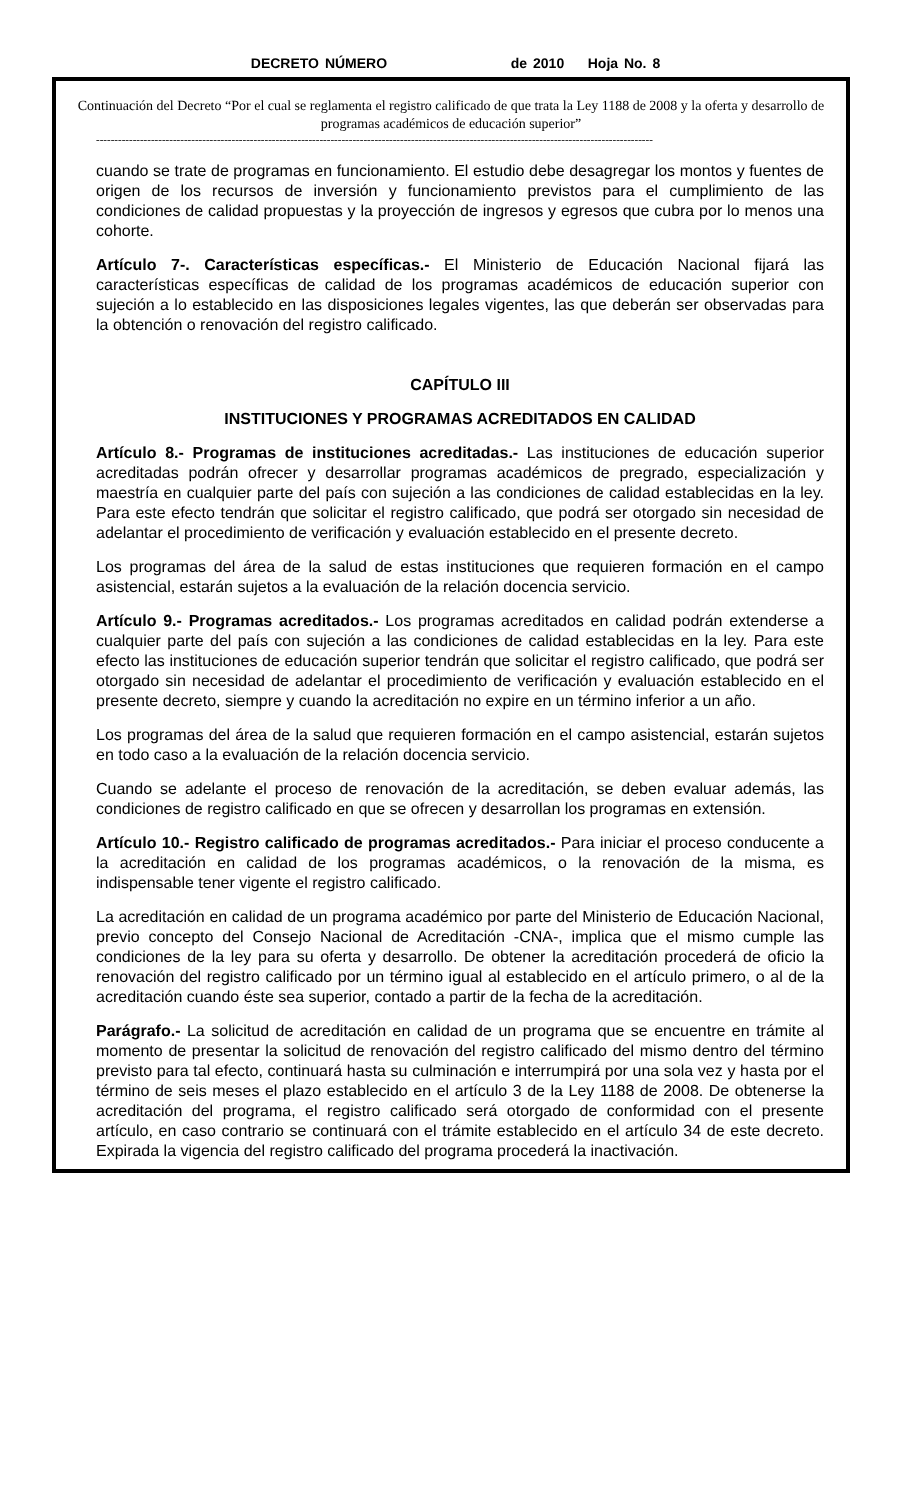DECRETO NÚMERO de 2010 Hoja No. 8
Continuación del Decreto “Por el cual se reglamenta el registro calificado de que trata la Ley 1188 de 2008 y la oferta y desarrollo de programas académicos de educación superior”
--------------------------------------------------------------------------------------------------------------------------------------------------------
cuando se trate de programas en funcionamiento. El estudio debe desagregar los montos y fuentes de origen de los recursos de inversión y funcionamiento previstos para el cumplimiento de las condiciones de calidad propuestas y la proyección de ingresos y egresos que cubra por lo menos una cohorte.
Artículo 7-. Características específicas.- El Ministerio de Educación Nacional fijará las características específicas de calidad de los programas académicos de educación superior con sujeción a lo establecido en las disposiciones legales vigentes, las que deberán ser observadas para la obtención o renovación del registro calificado.
CAPÍTULO III
INSTITUCIONES Y PROGRAMAS ACREDITADOS EN CALIDAD
Artículo 8.- Programas de instituciones acreditadas.- Las instituciones de educación superior acreditadas podrán ofrecer y desarrollar programas académicos de pregrado, especialización y maestría en cualquier parte del país con sujeción a las condiciones de calidad establecidas en la ley. Para este efecto tendrán que solicitar el registro calificado, que podrá ser otorgado sin necesidad de adelantar el procedimiento de verificación y evaluación establecido en el presente decreto.
Los programas del área de la salud de estas instituciones que requieren formación en el campo asistencial, estarán sujetos a la evaluación de la relación docencia servicio.
Artículo 9.- Programas acreditados.- Los programas acreditados en calidad podrán extenderse a cualquier parte del país con sujeción a las condiciones de calidad establecidas en la ley. Para este efecto las instituciones de educación superior tendrán que solicitar el registro calificado, que podrá ser otorgado sin necesidad de adelantar el procedimiento de verificación y evaluación establecido en el presente decreto, siempre y cuando la acreditación no expire en un término inferior a un año.
Los programas del área de la salud que requieren formación en el campo asistencial, estarán sujetos en todo caso a la evaluación de la relación docencia servicio.
Cuando se adelante el proceso de renovación de la acreditación, se deben evaluar además, las condiciones de registro calificado en que se ofrecen y desarrollan los programas en extensión.
Artículo 10.- Registro calificado de programas acreditados.- Para iniciar el proceso conducente a la acreditación en calidad de los programas académicos, o la renovación de la misma, es indispensable tener vigente el registro calificado.
La acreditación en calidad de un programa académico por parte del Ministerio de Educación Nacional, previo concepto del Consejo Nacional de Acreditación -CNA-, implica que el mismo cumple las condiciones de la ley para su oferta y desarrollo. De obtener la acreditación procederá de oficio la renovación del registro calificado por un término igual al establecido en el artículo primero, o al de la acreditación cuando éste sea superior, contado a partir de la fecha de la acreditación.
Parágrafo.- La solicitud de acreditación en calidad de un programa que se encuentre en trámite al momento de presentar la solicitud de renovación del registro calificado del mismo dentro del término previsto para tal efecto, continuará hasta su culminación e interrumpirá por una sola vez y hasta por el término de seis meses el plazo establecido en el artículo 3 de la Ley 1188 de 2008. De obtenerse la acreditación del programa, el registro calificado será otorgado de conformidad con el presente artículo, en caso contrario se continuará con el trámite establecido en el artículo 34 de este decreto. Expirada la vigencia del registro calificado del programa procederá la inactivación.